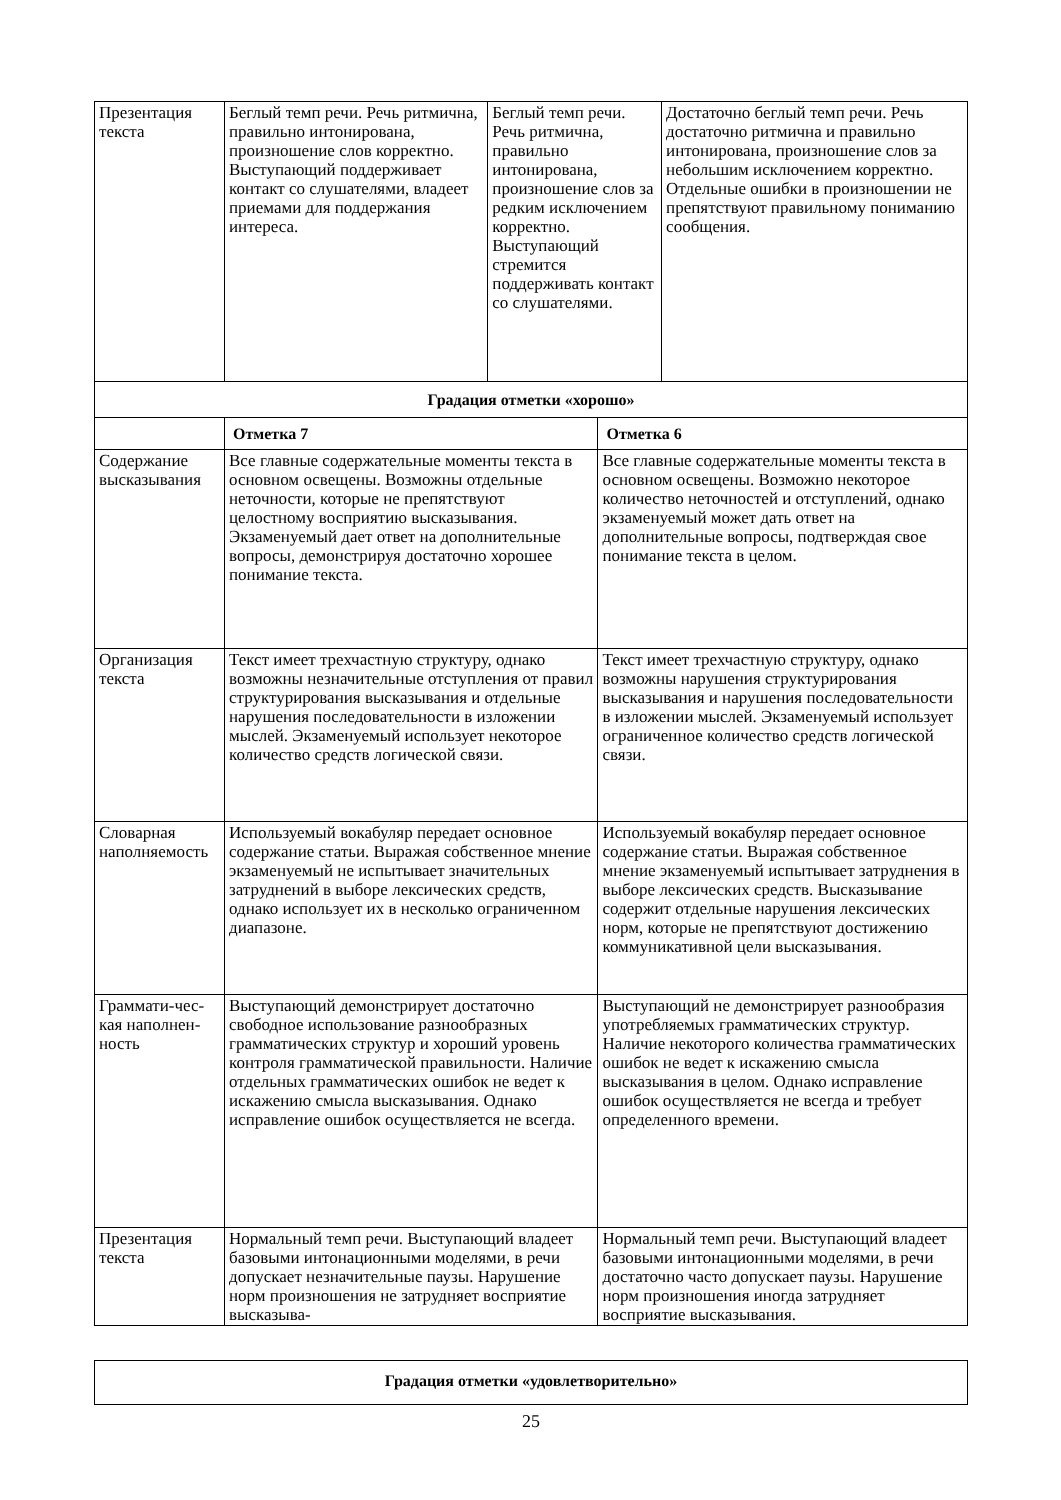| Презентация текста | Беглый темп речи. Речь ритмична, правильно интонирована, произношение слов корректно. Выступающий поддерживает контакт со слушателями, владеет приемами для поддержания интереса. | Беглый темп речи. Речь ритмична, правильно интонирована, произношение слов за редким исключением корректно. Выступающий стремится поддерживать контакт со слушателями. | | Достаточно беглый темп речи. Речь достаточно ритмична и правильно интонирована, произношение слов за небольшим исключением корректно. Отдельные ошибки в произношении не препятствуют правильному пониманию сообщения. |
| Градация отметки «хорошо» | | | | |
| | Отметка 7 | | Отметка 6 | |
| Содержание высказывания | Все главные содержательные моменты текста в основном освещены. Возможны отдельные неточности, которые не препятствуют целостному восприятию высказывания. Экзаменуемый дает ответ на дополнительные вопросы, демонстрируя достаточно хорошее понимание текста. | | Все главные содержательные моменты текста в основном освещены. Возможно некоторое количество неточностей и отступлений, однако экзаменуемый может дать ответ на дополнительные вопросы, подтверждая свое понимание текста в целом. | |
| Организация текста | Текст имеет трехчастную структуру, однако возможны незначительные отступления от правил структурирования высказывания и отдельные нарушения последовательности в изложении мыслей. Экзаменуемый использует некоторое количество средств логической связи. | | Текст имеет трехчастную структуру, однако возможны нарушения структурирования высказывания и нарушения последовательности в изложении мыслей. Экзаменуемый использует ограниченное количество средств логической связи. | |
| Словарная наполняемость | Используемый вокабуляр передает основное содержание статьи. Выражая собственное мнение экзаменуемый не испытывает значительных затруднений в выборе лексических средств, однако использует их в несколько ограниченном диапазоне. | | Используемый вокабуляр передает основное содержание статьи. Выражая собственное мнение экзаменуемый испытывает затруднения в выборе лексических средств. Высказывание содержит отдельные нарушения лексических норм, которые не препятствуют достижению коммуникативной цели высказывания. | |
| Граммати-чес-кая наполнен-ность | Выступающий демонстрирует достаточно свободное использование разнообразных грамматических структур и хороший уровень контроля грамматической правильности. Наличие отдельных грамматических ошибок не ведет к искажению смысла высказывания. Однако исправление ошибок осуществляется не всегда. | | Выступающий не демонстрирует разнообразия употребляемых грамматических структур. Наличие некоторого количества грамматических ошибок не ведет к искажению смысла высказывания в целом. Однако исправление ошибок осуществляется не всегда и требует определенного времени. | |
| Презентация текста | Нормальный темп речи. Выступающий владеет базовыми интонационными моделями, в речи допускает незначительные паузы. Нарушение норм произношения не затрудняет восприятие высказыва- | | Нормальный темп речи. Выступающий владеет базовыми интонационными моделями, в речи достаточно часто допускает паузы. Нарушение норм произношения иногда затрудняет восприятие высказывания. | |
| Градация отметки «удовлетворительно» |
25